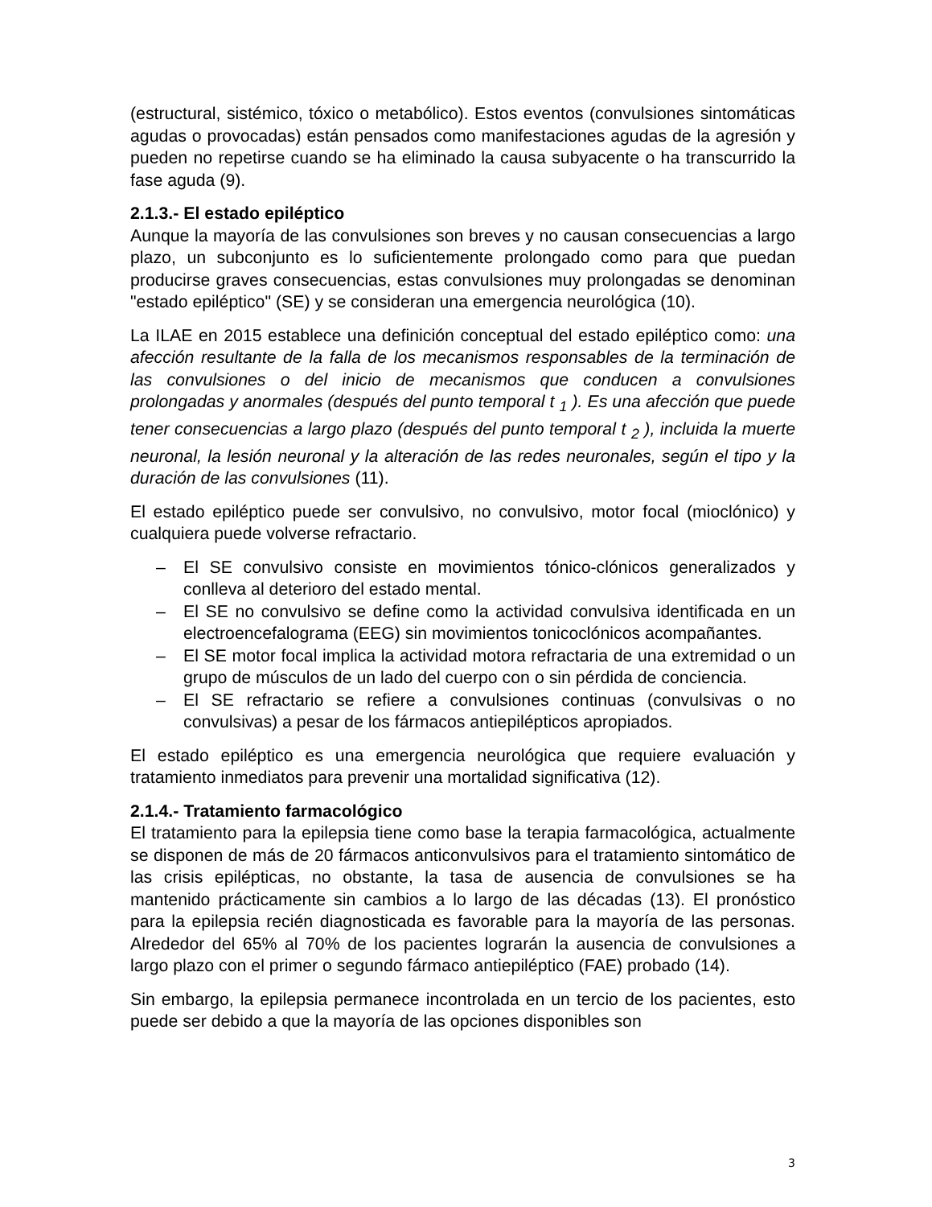(estructural, sistémico, tóxico o metabólico). Estos eventos (convulsiones sintomáticas agudas o provocadas) están pensados como manifestaciones agudas de la agresión y pueden no repetirse cuando se ha eliminado la causa subyacente o ha transcurrido la fase aguda (9).
2.1.3.- El estado epiléptico
Aunque la mayoría de las convulsiones son breves y no causan consecuencias a largo plazo, un subconjunto es lo suficientemente prolongado como para que puedan producirse graves consecuencias, estas convulsiones muy prolongadas se denominan "estado epiléptico" (SE) y se consideran una emergencia neurológica (10).
La ILAE en 2015 establece una definición conceptual del estado epiléptico como: una afección resultante de la falla de los mecanismos responsables de la terminación de las convulsiones o del inicio de mecanismos que conducen a convulsiones prolongadas y anormales (después del punto temporal t <sub>1</sub> ). Es una afección que puede tener consecuencias a largo plazo (después del punto temporal t <sub>2</sub> ), incluida la muerte neuronal, la lesión neuronal y la alteración de las redes neuronales, según el tipo y la duración de las convulsiones (11).
El estado epiléptico puede ser convulsivo, no convulsivo, motor focal (mioclónico) y cualquiera puede volverse refractario.
– El SE convulsivo consiste en movimientos tónico-clónicos generalizados y conlleva al deterioro del estado mental.
– El SE no convulsivo se define como la actividad convulsiva identificada en un electroencefalograma (EEG) sin movimientos tonicoclónicos acompañantes.
– El SE motor focal implica la actividad motora refractaria de una extremidad o un grupo de músculos de un lado del cuerpo con o sin pérdida de conciencia.
– El SE refractario se refiere a convulsiones continuas (convulsivas o no convulsivas) a pesar de los fármacos antiepilépticos apropiados.
El estado epiléptico es una emergencia neurológica que requiere evaluación y tratamiento inmediatos para prevenir una mortalidad significativa (12).
2.1.4.- Tratamiento farmacológico
El tratamiento para la epilepsia tiene como base la terapia farmacológica, actualmente se disponen de más de 20 fármacos anticonvulsivos para el tratamiento sintomático de las crisis epilépticas, no obstante, la tasa de ausencia de convulsiones se ha mantenido prácticamente sin cambios a lo largo de las décadas (13). El pronóstico para la epilepsia recién diagnosticada es favorable para la mayoría de las personas. Alrededor del 65% al 70% de los pacientes lograrán la ausencia de convulsiones a largo plazo con el primer o segundo fármaco antiepiléptico (FAE) probado (14).
Sin embargo, la epilepsia permanece incontrolada en un tercio de los pacientes, esto puede ser debido a que la mayoría de las opciones disponibles son
3